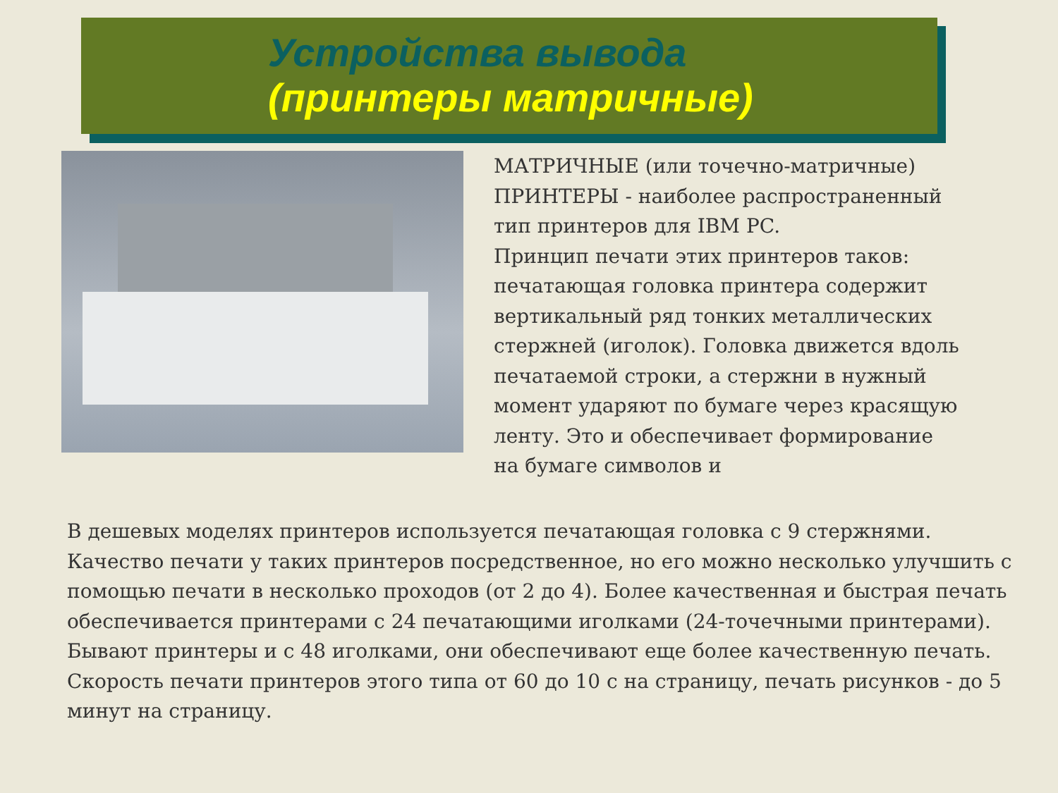Устройства вывода
(принтеры матричные)
МАТРИЧНЫЕ (или точечно-матричные) ПРИНТЕРЫ - наиболее распространенный тип принтеров для IBM PC.
Принцип печати этих принтеров таков: печатающая головка принтера содержит вертикальный ряд тонких металлических стержней (иголок). Головка движется вдоль
печатаемой строки, а стержни в нужный момент ударяют по бумаге через красящую ленту. Это и обеспечивает формирование на бумаге символов и
В дешевых моделях принтеров используется печатающая головка с 9 стержнями. Качество печати у таких принтеров посредственное, но его можно несколько улучшить с помощью печати в несколько проходов (от 2 до 4). Более качественная и быстрая печать обеспечивается принтерами с 24 печатающими иголками (24-точечными принтерами). Бывают принтеры и с 48 иголками, они обеспечивают еще более качественную печать. Скорость печати принтеров этого типа от 60 до 10 с на страницу, печать рисунков - до 5 минут на страницу.